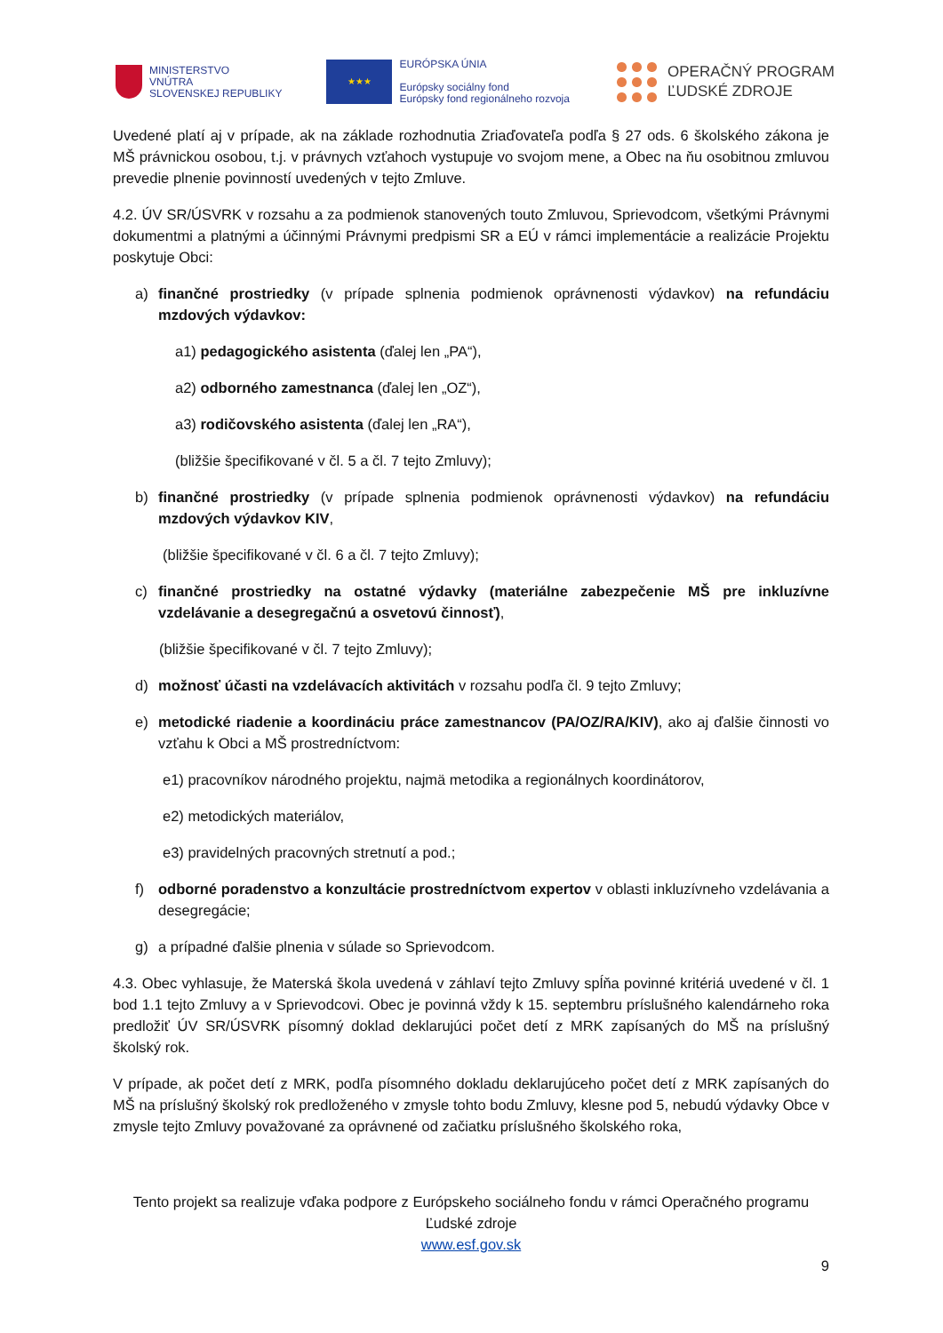MINISTERSTVO
VNÚTRA
SLOVENSKEJ REPUBLIKY
★★★
EURÓPSKA ÚNIA
Európsky sociálny fond
Európsky fond regionálneho rozvoja
OPERAČNÝ PROGRAM
ĽUDSKÉ ZDROJE
Uvedené platí aj v prípade, ak na základe rozhodnutia Zriaďovateľa podľa § 27 ods. 6 školského zákona je MŠ právnickou osobou, t.j. v právnych vzťahoch vystupuje vo svojom mene, a Obec na ňu osobitnou zmluvou prevedie plnenie povinností uvedených v tejto Zmluve.
4.2. ÚV SR/ÚSVRK v rozsahu a za podmienok stanovených touto Zmluvou, Sprievodcom, všetkými Právnymi dokumentmi a platnými a účinnými Právnymi predpismi SR a EÚ v rámci implementácie a realizácie Projektu poskytuje Obci:
a) finančné prostriedky (v prípade splnenia podmienok oprávnenosti výdavkov) na refundáciu mzdových výdavkov:
a1) pedagogického asistenta (ďalej len „PA“),
a2) odborného zamestnanca (ďalej len „OZ“),
a3) rodičovského asistenta (ďalej len „RA“),
(bližšie špecifikované v čl. 5 a čl. 7 tejto Zmluvy);
b) finančné prostriedky (v prípade splnenia podmienok oprávnenosti výdavkov) na refundáciu mzdových výdavkov KIV,
(bližšie špecifikované v čl. 6 a čl. 7 tejto Zmluvy);
c) finančné prostriedky na ostatné výdavky (materiálne zabezpečenie MŠ pre inkluzívne vzdelávanie a desegregačnú a osvetovú činnosť),
(bližšie špecifikované v čl. 7 tejto Zmluvy);
d) možnosť účasti na vzdelávacích aktivitách v rozsahu podľa čl. 9 tejto Zmluvy;
e) metodické riadenie a koordináciu práce zamestnancov (PA/OZ/RA/KIV), ako aj ďalšie činnosti vo vzťahu k Obci a MŠ prostredníctvom:
e1) pracovníkov národného projektu, najmä metodika a regionálnych koordinátorov,
e2) metodických materiálov,
e3) pravidelných pracovných stretnutí a pod.;
f) odborné poradenstvo a konzultácie prostredníctvom expertov v oblasti inkluzívneho vzdelávania a desegregácie;
g) a prípadné ďalšie plnenia v súlade so Sprievodcom.
4.3. Obec vyhlasuje, že Materská škola uvedená v záhlaví tejto Zmluvy spĺňa povinné kritériá uvedené v čl. 1 bod 1.1 tejto Zmluvy a v Sprievodcovi. Obec je povinná vždy k 15. septembru príslušného kalendárneho roka predložiť ÚV SR/ÚSVRK písomný doklad deklarujúci počet detí z MRK zapísaných do MŠ na príslušný školský rok.
V prípade, ak počet detí z MRK, podľa písomného dokladu deklarujúceho počet detí z MRK zapísaných do MŠ na príslušný školský rok predloženého v zmysle tohto bodu Zmluvy, klesne pod 5, nebudú výdavky Obce v zmysle tejto Zmluvy považované za oprávnené od začiatku príslušného školského roka,
Tento projekt sa realizuje vďaka podpore z Európskeho sociálneho fondu v rámci Operačného programu Ľudské zdroje
www.esf.gov.sk
9